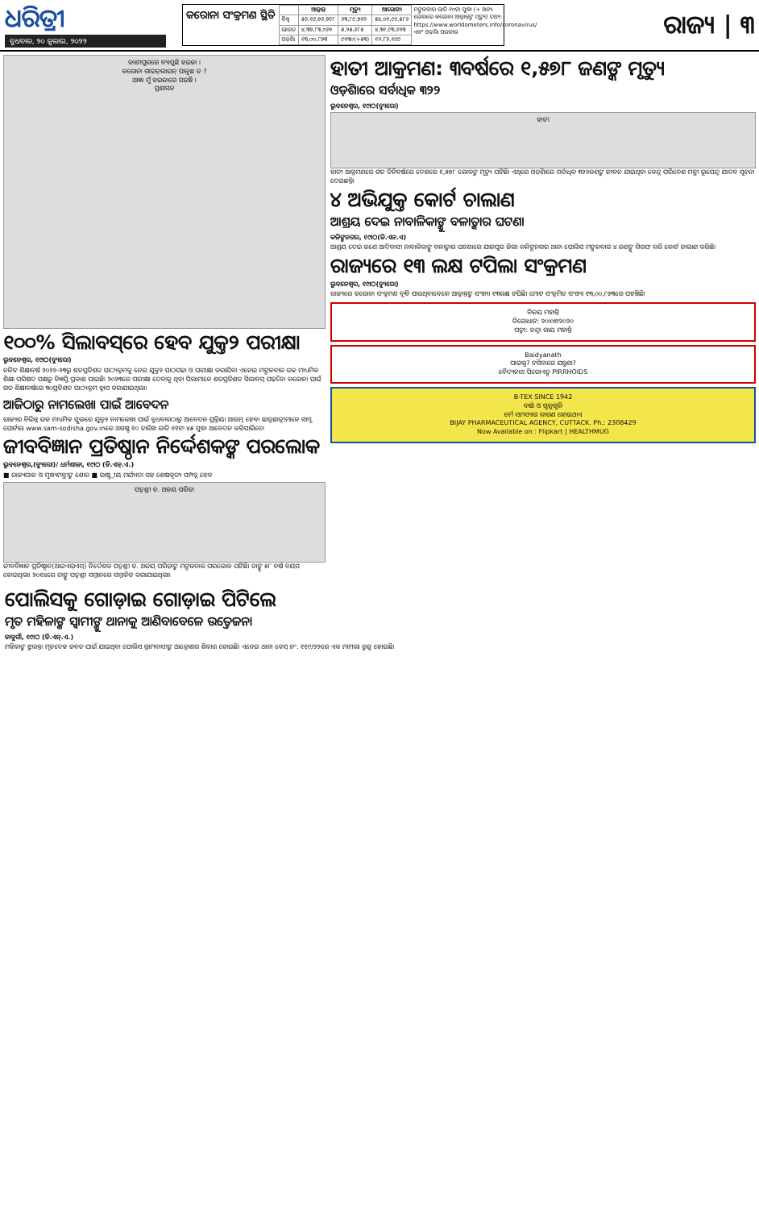ଧରିତ୍ରୀ
ବୁଧବାର, ୨୦ ଜୁଲାଇ, ୨୦୨୨
କରୋନା ସଂକ୍ରମଣ ସ୍ଥିତି
| | ଆକ୍ରାନ୍ତ | ମୃତ୍ୟୁ | ଆରୋଗ୍ୟ |
| --- | --- | --- | --- |
| ବିଶ୍ୱ | ୫୬,୧୯,୭୬,୭୯୮ | ୬୩,୮୯,୭୬୨ | ୫୪,୦୧,୯୯,୫୮୬ |
| ଭାରତ | ୪,୩୭,୮୩,୦୬୨ | ୫,୨୫,୬୮୫ | ୪,୩୧,୯୩,୬୨୩ |
| ଓଡ଼ିଶା | ୧୩,୦୦,୮୭୩ | ୯୧୩୦(+୫୩) | ୧୨,୮୬,୧୯୯ |
ମଙ୍ଗଳବାର ରାତି ୧୦ଟା ସୁଦ୍ଧା (+ ଅନ୍ୟ ରୋଗରେ କରୋନା ଆକ୍ରାନ୍ତଙ୍କ ମୃତ୍ୟୁ) ତଥ୍ୟ: https://www.worldometers.info/coronavirus/ ଏବଂ ଓଡ଼ିଶା ସରକାର
ରାଜ୍ୟ | ୩
କାଶୀପୁରରେ ବ୍ୟାପୁଛି ହଇଜା ।
କରୋନା ଗାଇଡ୍‌ଲାଇନ୍ ପାଳୁଛ ତ ?
ଆଜ୍ଞା ମୁଁ ହଇଜାରେ ପଡ଼ିଛି ।
ପ୍ରଶାସନ
୧୦୦% ସିଲାବସ୍‌ରେ ହେବ ଯୁକ୍ତ୨ ପରୀକ୍ଷା
ଭୁବନେଶ୍ୱର, ୧୯ାଠ(ବ୍ୟୁରୋ)
ଚଳିତ ଶିକ୍ଷାବର୍ଷ ୨୦୨୨-୨୩ରୁ ଶତପ୍ରତିଶତ ପାଠ୍ୟକ୍ରମକୁ ନେଇ ଯୁକ୍ତ୨ ପାଠପଢ଼ା ଓ ପରୀକ୍ଷା କରାଯିବ। ଏନେଇ ମଙ୍ଗଳବାର ଉଚ୍ଚ ମାଧ୍ୟମିକ ଶିକ୍ଷା ପରିଷଦ ପକ୍ଷରୁ ବିଜ୍ଞପ୍ତି ପ୍ରକାଶ ପାଇଛି। ୨୦୨୩ରେ ପରୀକ୍ଷା ଦେବାକୁ ଥିବା ପିଲାମାନେ ଶତପ୍ରତିଶତ ସିଲାବସ୍ ପଢ଼ିବେ। କରୋନା ପାଇଁ ଗତ ଶିକ୍ଷାବର୍ଷରେ ୩୦ପ୍ରତିଶତ ପାଠ୍ୟକ୍ରମ ହ୍ରାସ କରାଯାଇଥିଲା।
ଆଜିଠାରୁ ନାମଲେଖା ପାଇଁ ଆବେଦନ
ରାଜ୍ୟର ବିଭିନ୍ନ ଉଚ୍ଚ ମାଧ୍ୟମିକ ସ୍କୁଲରେ ଯୁକ୍ତ୨ ନାମଲେଖା ପାଇଁ ବୁଧବାରଠାରୁ ଆବେଦନ ପ୍ରକ୍ରିୟା ଆରମ୍ଭ ହେବ। ଛାତ୍ରଛାତ୍ରୀମାନେ ସାମ୍ସ ପୋର୍ଟାଲ www.sam-sodisha.gov.inରେ ଅଗଷ୍ଟ ୧୦ ତାରିଖ ରାତି ୧୧ଟା ୪୫ ସୁଦ୍ଧା ଆବେଦନ କରିପାରିବେ।
ଜୀବବିଜ୍ଞାନ ପ୍ରତିଷ୍ଠାନ ନିର୍ଦ୍ଦେଶକଙ୍କ ପରଲୋକ
ଭୁବନେଶ୍ୱର,(ବ୍ୟୁରୋ)/ ଧର୍ମଶାଳା, ୧୯ାଠ (ଡି.ଏନ୍.ଏ.)
■ ରାଜ୍ୟପାଳ ଓ ମୁଖ୍ୟମନ୍ତ୍ରୀଙ୍କ ଶୋକ ■ ରାଷ୍ଟ୍ରୀୟ ମର୍ଯ୍ୟାଦା ସହ ଶେଷକୃତ୍ୟ ସମ୍ପନ୍ନ ହେବ
ପଦ୍ମଶ୍ରୀ ଡ. ଅଜୟ ପରିଡ଼ା
ଜୀବବିଜ୍ଞାନ ପ୍ରତିଷ୍ଠାନ(ଆଇଏଲ୍ଏସ୍) ନିର୍ଦ୍ଦେଶକ ପଦ୍ମଶ୍ରୀ ଡ. ଅଜୟ ପରିଡ଼ାଙ୍କ ମଙ୍ଗଳବାର ପରଲୋକ ଘଟିଛି। ତାଙ୍କୁ ୫୮ ବର୍ଷ ବୟସ ହୋଇଥିଲା। ୨୦୧୪ରେ ତାଙ୍କୁ ପଦ୍ମଶ୍ରୀ ସମ୍ମାନରେ ସମ୍ମାନିତ କରାଯାଇଥିଲା।
ହାତୀ ଆକ୍ରମଣ: ୩ବର୍ଷରେ ୧,୫୭୮ ଜଣଙ୍କ ମୃତ୍ୟୁ
ଓଡ଼ିଶାରେ ସର୍ବାଧିକ ୩୨୨
ଭୁବନେଶ୍ୱର, ୧୯ାଠ(ବ୍ୟୁରୋ)
ହାତୀ
ହାତୀ ଆକ୍ରମଣରେ ଗତ ତିନିବର୍ଷରେ ଦେଶରେ ୧,୫୭୮ ଲୋକଙ୍କ ମୃତ୍ୟୁ ଘଟିଛି। ଏଥିରେ ଓଡ଼ିଶାରେ ସର୍ବାଧିକ ୩୨୨ଜଣଙ୍କ ଜୀବନ ଯାଇଥିବା କେନ୍ଦ୍ର ପରିବେଶ ମନ୍ତ୍ରୀ ଭୂପେନ୍ଦ୍ର ଯାଦବ ସୂଚନା ଦେଇଛନ୍ତି।
୪ ଅଭିଯୁକ୍ତ କୋର୍ଟ ଚାଲାଣ
ଆଶ୍ରୟ ଦେଇ ନାବାଳିକାଙ୍କୁ ବଳାତ୍କାର ଘଟଣା
କଳିଙ୍ଗନଗର, ୧୯ାଠ(ଡି.ଏନ.ଏ)
ଆଶ୍ରୟ ଦେଇ ଜଣେ ଆଦିବାସୀ ନାବାଳିକାଙ୍କୁ ବଳାତ୍କାର ଘଟଣାରେ ଯାଜପୁର ଜିଲା କଳିଙ୍ଗନଗର ଥାନା ପୋଲିସ ମଙ୍ଗଳବାର ୪ ଜଣଙ୍କୁ ଗିରଫ କରି କୋର୍ଟ ଚାଲାଣ କରିଛି।
ରାଜ୍ୟରେ ୧୩ ଲକ୍ଷ ଟପିଲା ସଂକ୍ରମଣ
ଭୁବନେଶ୍ୱର, ୧୯ାଠ(ବ୍ୟୁରୋ)
ରାଜ୍ୟରେ କରୋନା ସଂକ୍ରମଣ ବୃଦ୍ଧି ପାଉଥିବାବେଳେ ଆକ୍ରାନ୍ତଙ୍କ ସଂଖ୍ୟା ୧୩ଲକ୍ଷ ଟପିଛି। ମୋଟ ସଂକ୍ରମିତ ସଂଖ୍ୟା ୧୩,୦୦,୮୭୩ରେ ପହଞ୍ଚିଛି।
ବିଜୟ ମହାନ୍ତି
ତିରୋଧାନ: ୨୦।୦୭।୨୦୨୦
ପତ୍ନୀ: ତନ୍ଦ୍ରା ରାୟ ମହାନ୍ତି
Baidyanath
ପାଇଲ୍ସ? ବସିବାରେ ଯନ୍ତ୍ରଣା?
ବୈଦ୍ୟନାଥ ପିରୋଏଡ୍ସ PIRRHOIDS
B-TEX SINCE 1942
ବର୍ଷା ଓ ଗୁଳୁଗୁଳି
ଚର୍ମ ସମସ୍ୟାର କାରଣ ହୋଇଥାଏ
BIJAY PHARMACEUTICAL AGENCY, CUTTACK. Ph.: 2308429
Now Available on : Flipkart | HEALTHMUG
ପୋଲିସକୁ ଗୋଡ଼ାଇ ଗୋଡ଼ାଇ ପିଟିଲେ
ମୃତ ମହିଳାଙ୍କ ସ୍ୱାମୀଙ୍କୁ ଥାନାକୁ ଆଣିବାବେଳେ ଉତ୍ତେଜନା
ଡାବୁଗାଁ, ୧୯ାଠ (ଡି.ଏନ୍.ଏ.)
ମହିଳାଙ୍କ ଝୁଲନ୍ତା ମୃତଦେହ ଜବତ ପାଇଁ ଯାଇଥିବା ପୋଲିସ ଗ୍ରାମବାସୀଙ୍କ ଆକ୍ରୋଶର ଶିକାର ହୋଇଛି। ଏନେଇ ଥାନା କେସ୍ ନଂ. ୧୧୯/୨୨ରେ ଏକ ମାମଲା ରୁଜୁ ହୋଇଛି।